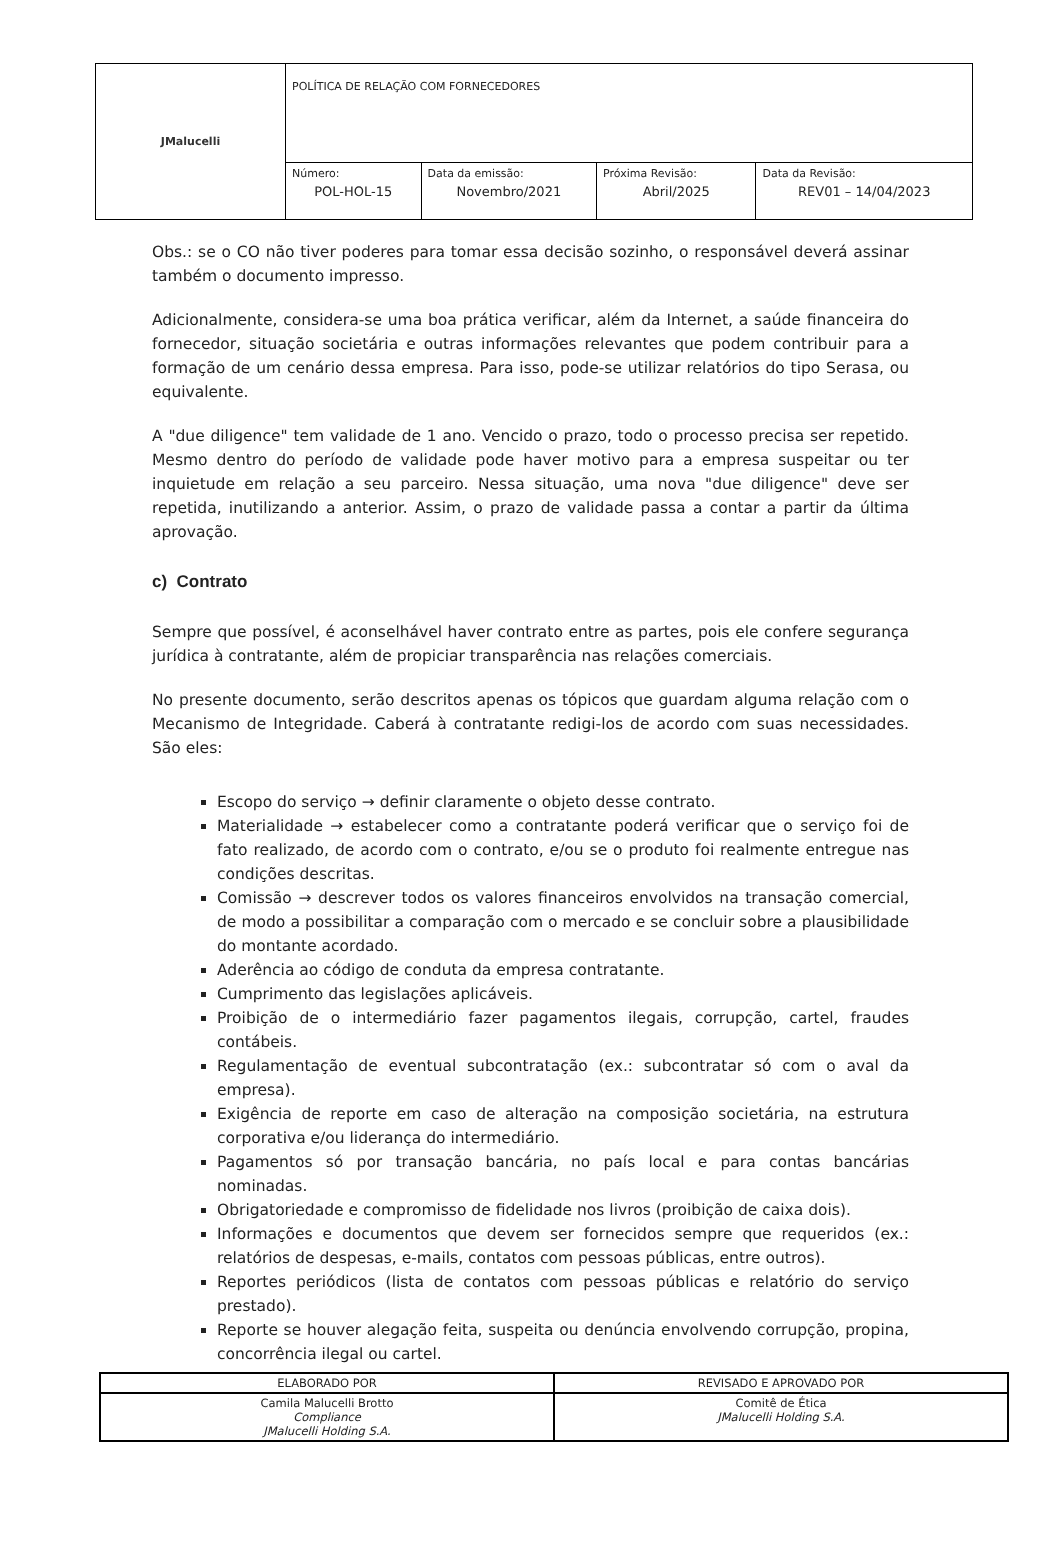| JMalucelli | POLÍTICA DE RELAÇÃO COM FORNECEDORES | | | |
| | Número: POL-HOL-15 | Data da emissão: Novembro/2021 | Próxima Revisão: Abril/2025 | Data da Revisão: REV01 – 14/04/2023 |
Obs.: se o CO não tiver poderes para tomar essa decisão sozinho, o responsável deverá assinar também o documento impresso.
Adicionalmente, considera-se uma boa prática verificar, além da Internet, a saúde financeira do fornecedor, situação societária e outras informações relevantes que podem contribuir para a formação de um cenário dessa empresa. Para isso, pode-se utilizar relatórios do tipo Serasa, ou equivalente.
A "due diligence" tem validade de 1 ano. Vencido o prazo, todo o processo precisa ser repetido. Mesmo dentro do período de validade pode haver motivo para a empresa suspeitar ou ter inquietude em relação a seu parceiro. Nessa situação, uma nova "due diligence" deve ser repetida, inutilizando a anterior. Assim, o prazo de validade passa a contar a partir da última aprovação.
c) Contrato
Sempre que possível, é aconselhável haver contrato entre as partes, pois ele confere segurança jurídica à contratante, além de propiciar transparência nas relações comerciais.
No presente documento, serão descritos apenas os tópicos que guardam alguma relação com o Mecanismo de Integridade. Caberá à contratante redigi-los de acordo com suas necessidades. São eles:
Escopo do serviço → definir claramente o objeto desse contrato.
Materialidade → estabelecer como a contratante poderá verificar que o serviço foi de fato realizado, de acordo com o contrato, e/ou se o produto foi realmente entregue nas condições descritas.
Comissão → descrever todos os valores financeiros envolvidos na transação comercial, de modo a possibilitar a comparação com o mercado e se concluir sobre a plausibilidade do montante acordado.
Aderência ao código de conduta da empresa contratante.
Cumprimento das legislações aplicáveis.
Proibição de o intermediário fazer pagamentos ilegais, corrupção, cartel, fraudes contábeis.
Regulamentação de eventual subcontratação (ex.: subcontratar só com o aval da empresa).
Exigência de reporte em caso de alteração na composição societária, na estrutura corporativa e/ou liderança do intermediário.
Pagamentos só por transação bancária, no país local e para contas bancárias nominadas.
Obrigatoriedade e compromisso de fidelidade nos livros (proibição de caixa dois).
Informações e documentos que devem ser fornecidos sempre que requeridos (ex.: relatórios de despesas, e-mails, contatos com pessoas públicas, entre outros).
Reportes periódicos (lista de contatos com pessoas públicas e relatório do serviço prestado).
Reporte se houver alegação feita, suspeita ou denúncia envolvendo corrupção, propina, concorrência ilegal ou cartel.
| ELABORADO POR | REVISADO E APROVADO POR |
| Camila Malucelli Brotto Compliance JMalucelli Holding S.A. | Comitê de Ética JMalucelli Holding S.A. |